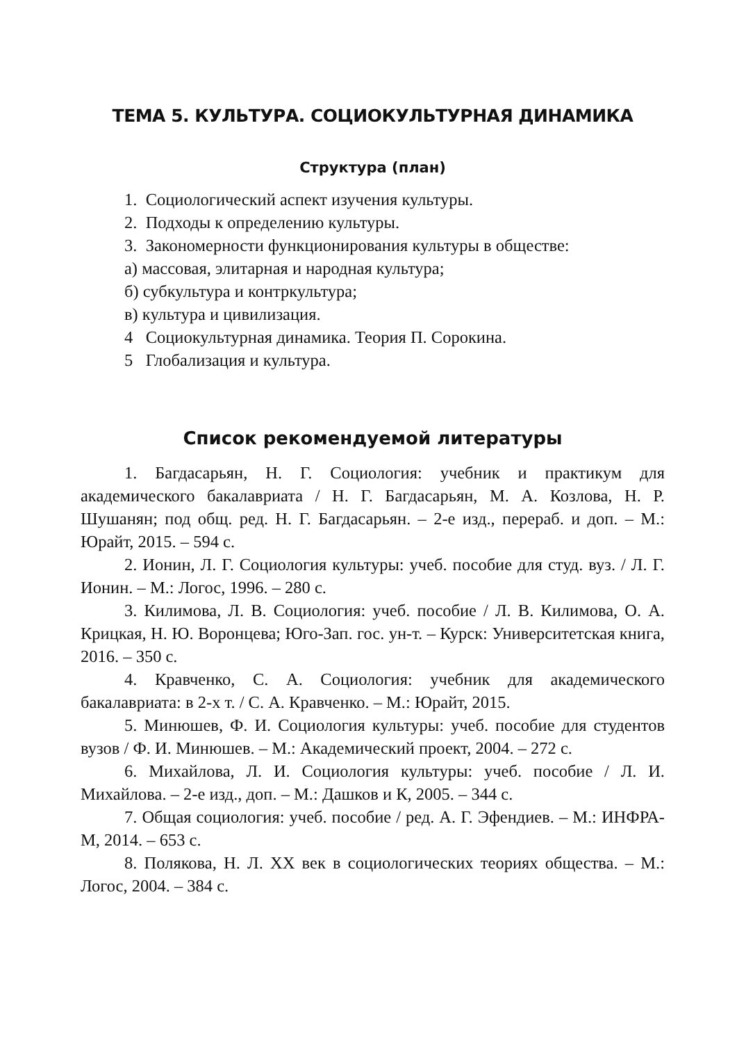ТЕМА 5. КУЛЬТУРА. СОЦИОКУЛЬТУРНАЯ ДИНАМИКА
Структура (план)
1. Социологический аспект изучения культуры.
2. Подходы к определению культуры.
3. Закономерности функционирования культуры в обществе:
а) массовая, элитарная и народная культура;
б) субкультура и контркультура;
в) культура и цивилизация.
4 Социокультурная динамика. Теория П. Сорокина.
5 Глобализация и культура.
Список рекомендуемой литературы
1. Багдасарьян, Н. Г. Социология: учебник и практикум для академического бакалавриата / Н. Г. Багдасарьян, М. А. Козлова, Н. Р. Шушанян; под общ. ред. Н. Г. Багдасарьян. – 2-е изд., перераб. и доп. – М.: Юрайт, 2015. – 594 с.
2. Ионин, Л. Г. Социология культуры: учеб. пособие для студ. вуз. / Л. Г. Ионин. – М.: Логос, 1996. – 280 с.
3. Килимова, Л. В. Социология: учеб. пособие / Л. В. Килимова, О. А. Крицкая, Н. Ю. Воронцева; Юго-Зап. гос. ун-т. – Курск: Университетская книга, 2016. – 350 с.
4. Кравченко, С. А. Социология: учебник для академического бакалавриата: в 2-х т. / С. А. Кравченко. – М.: Юрайт, 2015.
5. Минюшев, Ф. И. Социология культуры: учеб. пособие для студентов вузов / Ф. И. Минюшев. – М.: Академический проект, 2004. – 272 с.
6. Михайлова, Л. И. Социология культуры: учеб. пособие / Л. И. Михайлова. – 2-е изд., доп. – М.: Дашков и К, 2005. – 344 с.
7. Общая социология: учеб. пособие / ред. А. Г. Эфендиев. – М.: ИНФРА-М, 2014. – 653 с.
8. Полякова, Н. Л. XX век в социологических теориях общества. – М.: Логос, 2004. – 384 с.